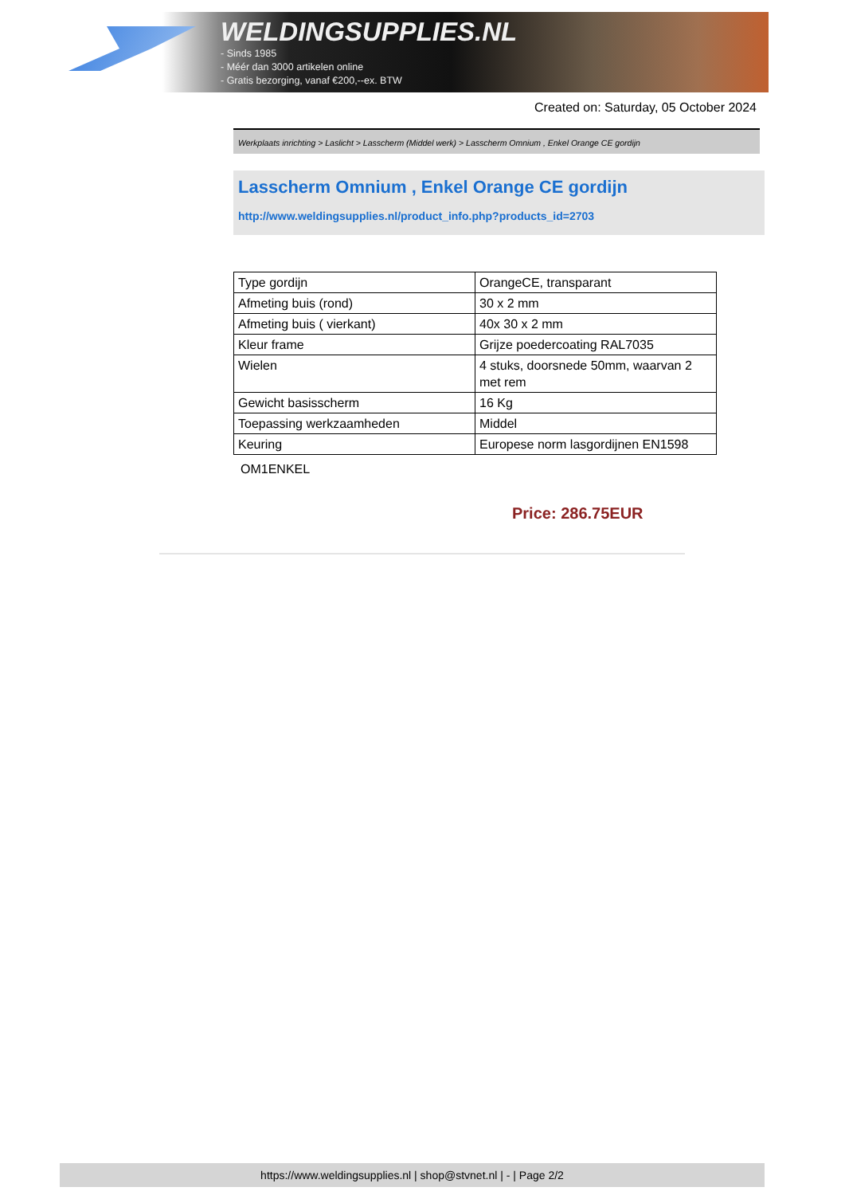WELDINGSUPPLIES.NL
- Sinds 1985
- Méér dan 3000 artikelen online
- Gratis bezorging, vanaf €200,--ex. BTW
Created on: Saturday, 05 October 2024
Werkplaats inrichting > Laslicht > Lasscherm (Middel werk) > Lasscherm Omnium , Enkel Orange CE gordijn
Lasscherm Omnium , Enkel Orange CE gordijn
http://www.weldingsupplies.nl/product_info.php?products_id=2703
| Type gordijn | OrangeCE, transparant |
| Afmeting buis (rond) | 30 x 2 mm |
| Afmeting buis ( vierkant) | 40x 30 x 2 mm |
| Kleur frame | Grijze poedercoating RAL7035 |
| Wielen | 4 stuks, doorsnede 50mm, waarvan 2 met rem |
| Gewicht basisscherm | 16 Kg |
| Toepassing werkzaamheden | Middel |
| Keuring | Europese norm lasgordijnen EN1598 |
OM1ENKEL
Price: 286.75EUR
https://www.weldingsupplies.nl | shop@stvnet.nl | - | Page 2/2